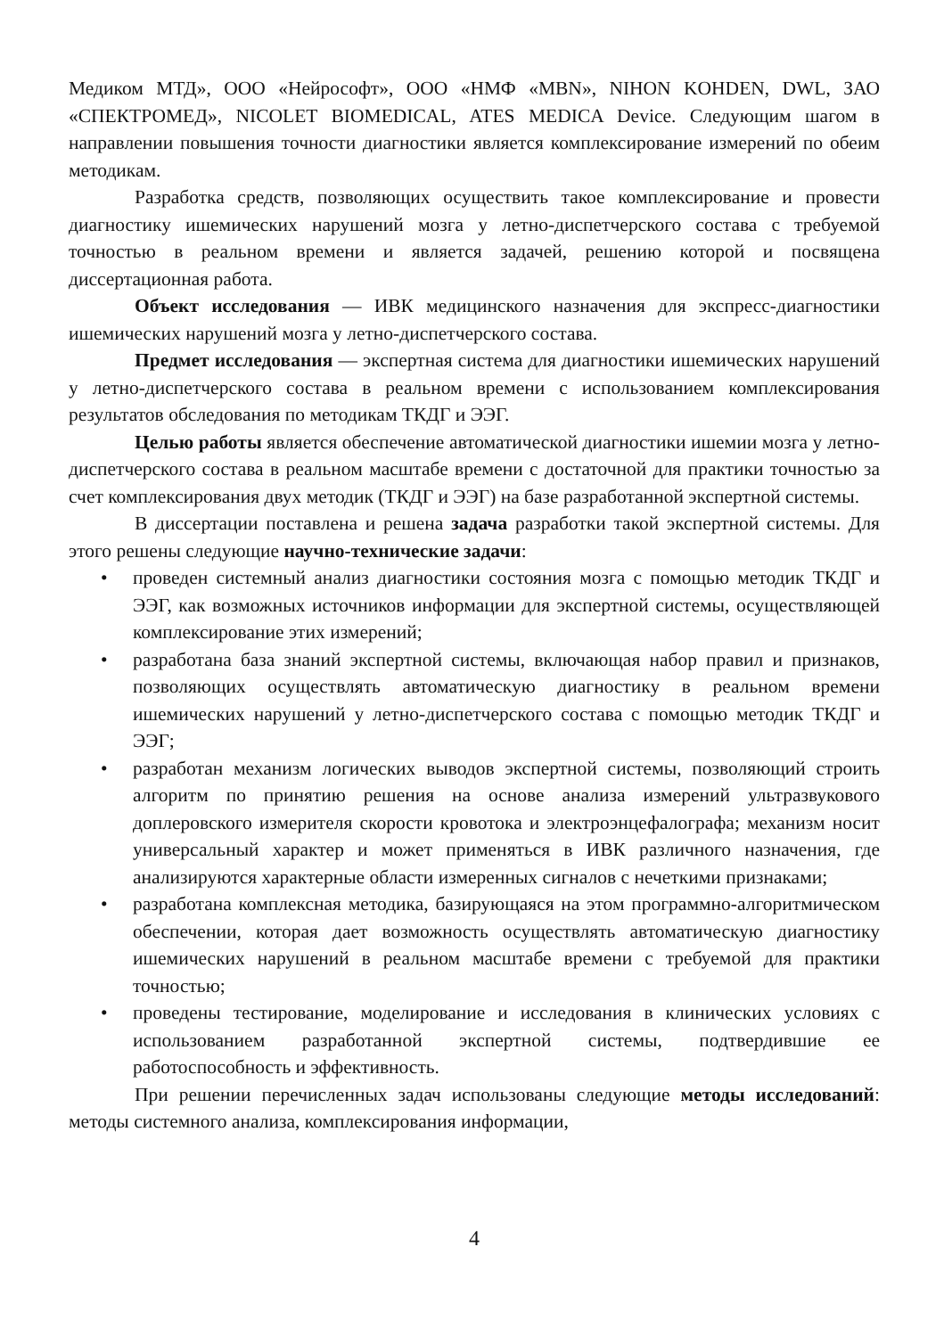Медиком МТД», ООО «Нейрософт», ООО «НМФ «MBN», NIHON KOHDEN, DWL, ЗАО «СПЕКТРОМЕД», NICOLET BIOMEDICAL, ATES MEDICA Device. Следующим шагом в направлении повышения точности диагностики является комплексирование измерений по обеим методикам.
Разработка средств, позволяющих осуществить такое комплексирование и провести диагностику ишемических нарушений мозга у летно-диспетчерского состава с требуемой точностью в реальном времени и является задачей, решению которой и посвящена диссертационная работа.
Объект исследования — ИВК медицинского назначения для экспресс-диагностики ишемических нарушений мозга у летно-диспетчерского состава.
Предмет исследования — экспертная система для диагностики ишемических нарушений у летно-диспетчерского состава в реальном времени с использованием комплексирования результатов обследования по методикам ТКДГ и ЭЭГ.
Целью работы является обеспечение автоматической диагностики ишемии мозга у летно-диспетчерского состава в реальном масштабе времени с достаточной для практики точностью за счет комплексирования двух методик (ТКДГ и ЭЭГ) на базе разработанной экспертной системы.
В диссертации поставлена и решена задача разработки такой экспертной системы. Для этого решены следующие научно-технические задачи:
• проведен системный анализ диагностики состояния мозга с помощью методик ТКДГ и ЭЭГ, как возможных источников информации для экспертной системы, осуществляющей комплексирование этих измерений;
• разработана база знаний экспертной системы, включающая набор правил и признаков, позволяющих осуществлять автоматическую диагностику в реальном времени ишемических нарушений у летно-диспетчерского состава с помощью методик ТКДГ и ЭЭГ;
• разработан механизм логических выводов экспертной системы, позволяющий строить алгоритм по принятию решения на основе анализа измерений ультразвукового доплеровского измерителя скорости кровотока и электроэнцефалографа; механизм носит универсальный характер и может применяться в ИВК различного назначения, где анализируются характерные области измеренных сигналов с нечеткими признаками;
• разработана комплексная методика, базирующаяся на этом программно-алгоритмическом обеспечении, которая дает возможность осуществлять автоматическую диагностику ишемических нарушений в реальном масштабе времени с требуемой для практики точностью;
• проведены тестирование, моделирование и исследования в клинических условиях с использованием разработанной экспертной системы, подтвердившие ее работоспособность и эффективность.
При решении перечисленных задач использованы следующие методы исследований: методы системного анализа, комплексирования информации,
4